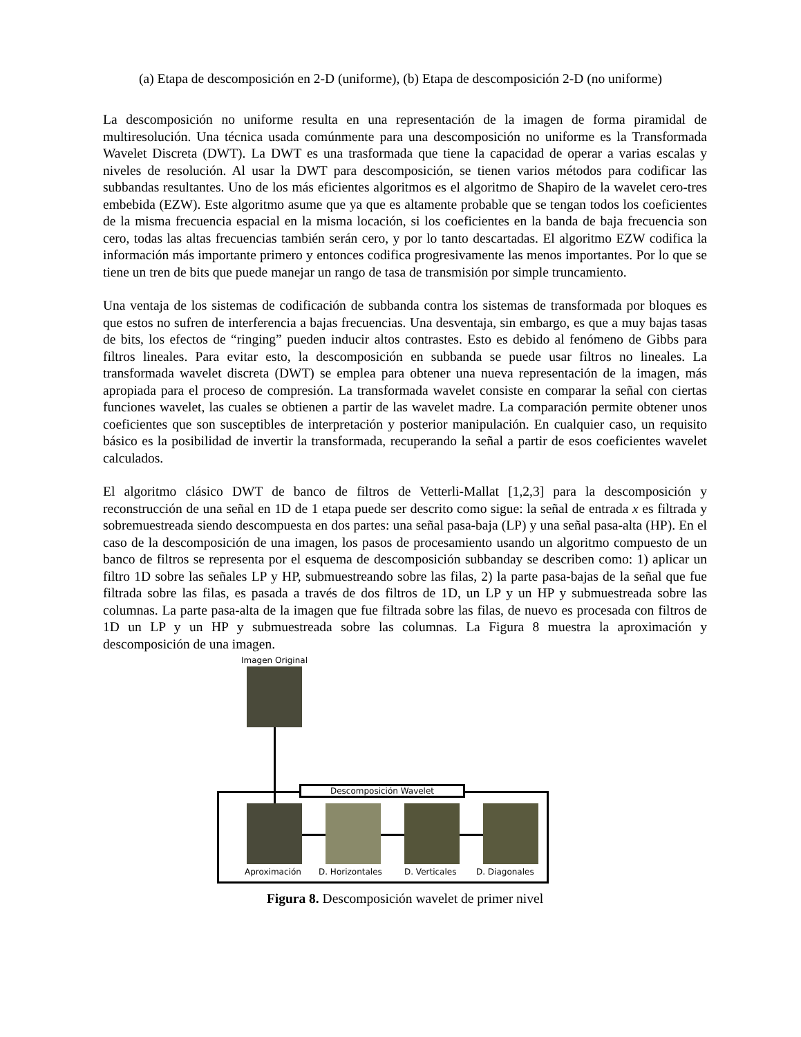(a) Etapa de descomposición en 2-D (uniforme), (b) Etapa de descomposición 2-D (no uniforme)
La descomposición no uniforme resulta en una representación de la imagen de forma piramidal de multiresolución. Una técnica usada comúnmente para una descomposición no uniforme es la Transformada Wavelet Discreta (DWT). La DWT es una trasformada que tiene la capacidad de operar a varias escalas y niveles de resolución. Al usar la DWT para descomposición, se tienen varios métodos para codificar las subbandas resultantes. Uno de los más eficientes algoritmos es el algoritmo de Shapiro de la wavelet cero-tres embebida (EZW). Este algoritmo asume que ya que es altamente probable que se tengan todos los coeficientes de la misma frecuencia espacial en la misma locación, si los coeficientes en la banda de baja frecuencia son cero, todas las altas frecuencias también serán cero, y por lo tanto descartadas. El algoritmo EZW codifica la información más importante primero y entonces codifica progresivamente las menos importantes. Por lo que se tiene un tren de bits que puede manejar un rango de tasa de transmisión por simple truncamiento.
Una ventaja de los sistemas de codificación de subbanda contra los sistemas de transformada por bloques es que estos no sufren de interferencia a bajas frecuencias. Una desventaja, sin embargo, es que a muy bajas tasas de bits, los efectos de “ringing” pueden inducir altos contrastes. Esto es debido al fenómeno de Gibbs para filtros lineales. Para evitar esto, la descomposición en subbanda se puede usar filtros no lineales. La transformada wavelet discreta (DWT) se emplea para obtener una nueva representación de la imagen, más apropiada para el proceso de compresión. La transformada wavelet consiste en comparar la señal con ciertas funciones wavelet, las cuales se obtienen a partir de las wavelet madre. La comparación permite obtener unos coeficientes que son susceptibles de interpretación y posterior manipulación. En cualquier caso, un requisito básico es la posibilidad de invertir la transformada, recuperando la señal a partir de esos coeficientes wavelet calculados.
El algoritmo clásico DWT de banco de filtros de Vetterli-Mallat [1,2,3] para la descomposición y reconstrucción de una señal en 1D de 1 etapa puede ser descrito como sigue: la señal de entrada x es filtrada y sobremuestreada siendo descompuesta en dos partes: una señal pasa-baja (LP) y una señal pasa-alta (HP). En el caso de la descomposición de una imagen, los pasos de procesamiento usando un algoritmo compuesto de un banco de filtros se representa por el esquema de descomposición subbanday se describen como: 1) aplicar un filtro 1D sobre las señales LP y HP, submuestreando sobre las filas, 2) la parte pasa-bajas de la señal que fue filtrada sobre las filas, es pasada a través de dos filtros de 1D, un LP y un HP y submuestreada sobre las columnas. La parte pasa-alta de la imagen que fue filtrada sobre las filas, de nuevo es procesada con filtros de 1D un LP y un HP y submuestreada sobre las columnas. La Figura 8 muestra la aproximación y descomposición de una imagen.
Imagen Original
Descomposición Wavelet
Aproximación D. Horizontales D. Verticales D. Diagonales
Figura 8. Descomposición wavelet de primer nivel